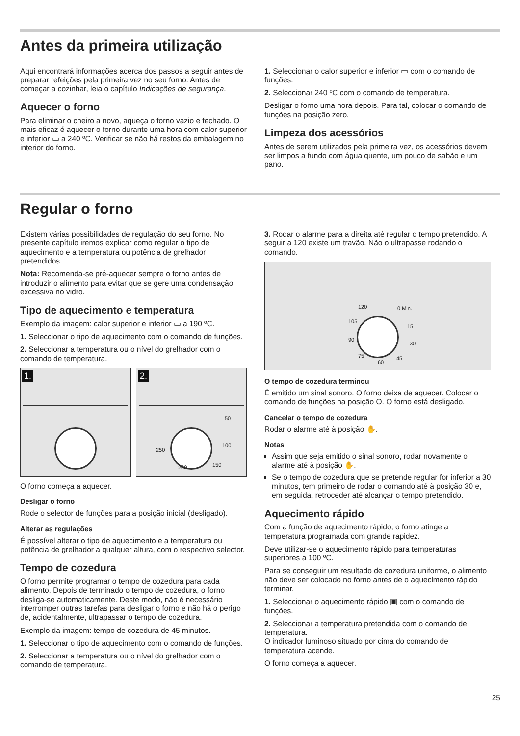Antes da primeira utilização
Aqui encontrará informações acerca dos passos a seguir antes de preparar refeições pela primeira vez no seu forno. Antes de começar a cozinhar, leia o capítulo Indicações de segurança.
Aquecer o forno
Para eliminar o cheiro a novo, aqueça o forno vazio e fechado. O mais eficaz é aquecer o forno durante uma hora com calor superior e inferior ▭ a 240 ºC. Verificar se não há restos da embalagem no interior do forno.
1. Seleccionar o calor superior e inferior ▭ com o comando de funções.
2. Seleccionar 240 ºC com o comando de temperatura.
Desligar o forno uma hora depois. Para tal, colocar o comando de funções na posição zero.
Limpeza dos acessórios
Antes de serem utilizados pela primeira vez, os acessórios devem ser limpos a fundo com água quente, um pouco de sabão e um pano.
Regular o forno
Existem várias possibilidades de regulação do seu forno. No presente capítulo iremos explicar como regular o tipo de aquecimento e a temperatura ou potência de grelhador pretendidos.
Nota: Recomenda-se pré-aquecer sempre o forno antes de introduzir o alimento para evitar que se gere uma condensação excessiva no vidro.
Tipo de aquecimento e temperatura
Exemplo da imagem: calor superior e inferior ▭ a 190 ºC.
1. Seleccionar o tipo de aquecimento com o comando de funções.
2. Seleccionar a temperatura ou o nível do grelhador com o comando de temperatura.
1.
2.
250
50
100
150 200
O forno começa a aquecer.
Desligar o forno
Rode o selector de funções para a posição inicial (desligado).
Alterar as regulações
É possível alterar o tipo de aquecimento e a temperatura ou potência de grelhador a qualquer altura, com o respectivo selector.
Tempo de cozedura
O forno permite programar o tempo de cozedura para cada alimento. Depois de terminado o tempo de cozedura, o forno desliga-se automaticamente. Deste modo, não é necessário interromper outras tarefas para desligar o forno e não há o perigo de, acidentalmente, ultrapassar o tempo de cozedura.
Exemplo da imagem: tempo de cozedura de 45 minutos.
1. Seleccionar o tipo de aquecimento com o comando de funções.
2. Seleccionar a temperatura ou o nível do grelhador com o comando de temperatura.
3. Rodar o alarme para a direita até regular o tempo pretendido. A seguir a 120 existe um travão. Não o ultrapasse rodando o comando.
120 0 Min.
105
15
90
30
75 45
60
O tempo de cozedura terminou
É emitido um sinal sonoro. O forno deixa de aquecer. Colocar o comando de funções na posição O. O forno está desligado.
Cancelar o tempo de cozedura
Rodar o alarme até à posição ✋.
Notas
Assim que seja emitido o sinal sonoro, rodar novamente o alarme até à posição ✋.
Se o tempo de cozedura que se pretende regular for inferior a 30 minutos, tem primeiro de rodar o comando até à posição 30 e, em seguida, retroceder até alcançar o tempo pretendido.
Aquecimento rápido
Com a função de aquecimento rápido, o forno atinge a temperatura programada com grande rapidez.
Deve utilizar-se o aquecimento rápido para temperaturas superiores a 100 ºC.
Para se conseguir um resultado de cozedura uniforme, o alimento não deve ser colocado no forno antes de o aquecimento rápido terminar.
1. Seleccionar o aquecimento rápido ▣ com o comando de funções.
2. Seleccionar a temperatura pretendida com o comando de temperatura.
O indicador luminoso situado por cima do comando de temperatura acende.
O forno começa a aquecer.
25